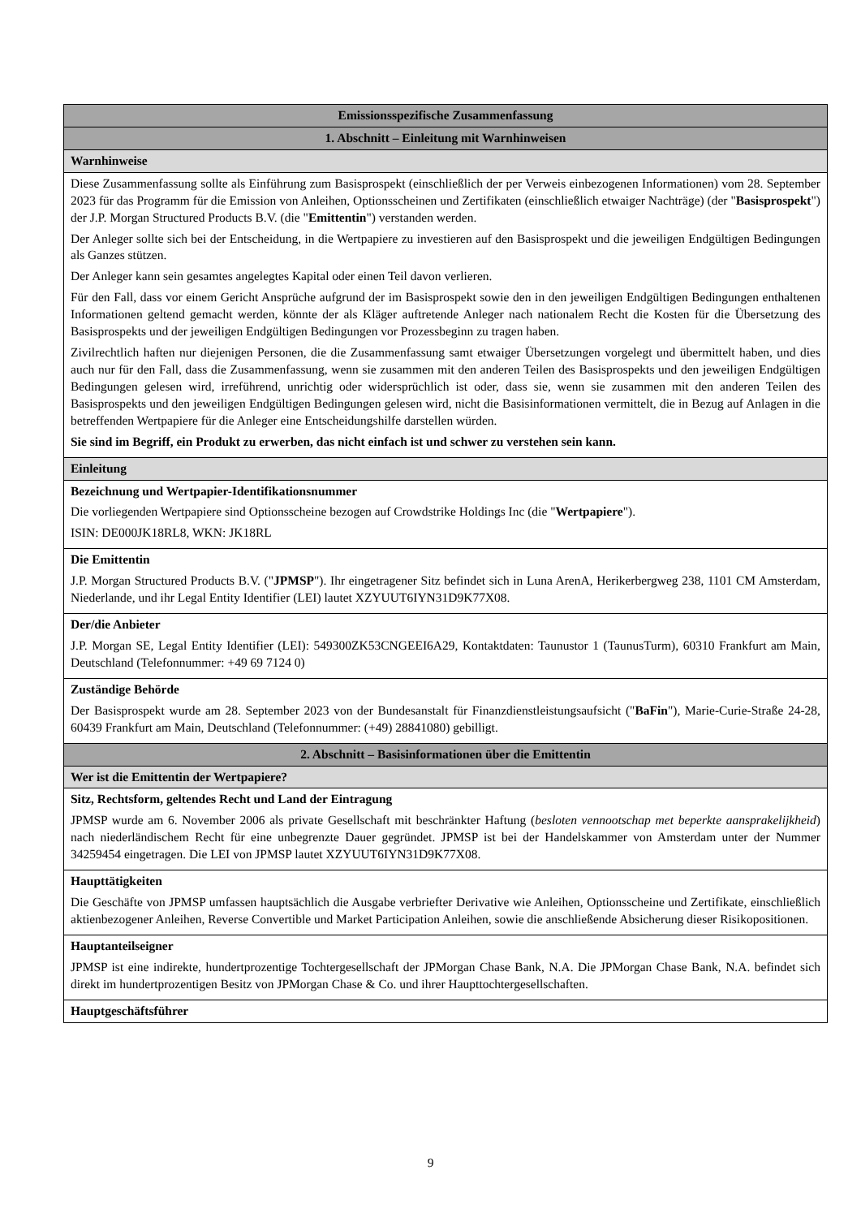| Emissionsspezifische Zusammenfassung |
| 1. Abschnitt – Einleitung mit Warnhinweisen |
| Warnhinweise |
| Diese Zusammenfassung sollte als Einführung zum Basisprospekt (einschließlich der per Verweis einbezogenen Informationen) vom 28. September 2023 für das Programm für die Emission von Anleihen, Optionsscheinen und Zertifikaten (einschließlich etwaiger Nachträge) (der " Basisprospekt ") der J.P. Morgan Structured Products B.V. (die " Emittentin ") verstanden werden. Der Anleger sollte sich bei der Entscheidung, in die Wertpapiere zu investieren auf den Basisprospekt und die jeweiligen Endgültigen Bedingungen als Ganzes stützen. Der Anleger kann sein gesamtes angelegtes Kapital oder einen Teil davon verlieren. Für den Fall, dass vor einem Gericht Ansprüche aufgrund der im Basisprospekt sowie den in den jeweiligen Endgültigen Bedingungen enthaltenen Informationen geltend gemacht werden, könnte der als Kläger auftretende Anleger nach nationalem Recht die Kosten für die Übersetzung des Basisprospekts und der jeweiligen Endgültigen Bedingungen vor Prozessbeginn zu tragen haben. Zivilrechtlich haften nur diejenigen Personen, die die Zusammenfassung samt etwaiger Übersetzungen vorgelegt und übermittelt haben, und dies auch nur für den Fall, dass die Zusammenfassung, wenn sie zusammen mit den anderen Teilen des Basisprospekts und den jeweiligen Endgültigen Bedingungen gelesen wird, irreführend, unrichtig oder widersprüchlich ist oder, dass sie, wenn sie zusammen mit den anderen Teilen des Basisprospekts und den jeweiligen Endgültigen Bedingungen gelesen wird, nicht die Basisinformationen vermittelt, die in Bezug auf Anlagen in die betreffenden Wertpapiere für die Anleger eine Entscheidungshilfe darstellen würden. Sie sind im Begriff, ein Produkt zu erwerben, das nicht einfach ist und schwer zu verstehen sein kann. |
| Einleitung |
| Bezeichnung und Wertpapier-Identifikationsnummer Die vorliegenden Wertpapiere sind Optionsscheine bezogen auf Crowdstrike Holdings Inc (die " Wertpapiere "). ISIN: DE000JK18RL8, WKN: JK18RL |
| Die Emittentin J.P. Morgan Structured Products B.V. (" JPMSP "). Ihr eingetragener Sitz befindet sich in Luna ArenA, Herikerbergweg 238, 1101 CM Amsterdam, Niederlande, und ihr Legal Entity Identifier (LEI) lautet XZYUUT6IYN31D9K77X08. |
| Der/die Anbieter J.P. Morgan SE, Legal Entity Identifier (LEI): 549300ZK53CNGEEI6A29, Kontaktdaten: Taunustor 1 (TaunusTurm), 60310 Frankfurt am Main, Deutschland (Telefonnummer: +49 69 7124 0) |
| Zuständige Behörde Der Basisprospekt wurde am 28. September 2023 von der Bundesanstalt für Finanzdienstleistungsaufsicht (" BaFin "), Marie-Curie-Straße 24-28, 60439 Frankfurt am Main, Deutschland (Telefonnummer: (+49) 28841080) gebilligt. |
| 2. Abschnitt – Basisinformationen über die Emittentin |
| Wer ist die Emittentin der Wertpapiere? |
| Sitz, Rechtsform, geltendes Recht und Land der Eintragung JPMSP wurde am 6. November 2006 als private Gesellschaft mit beschränkter Haftung ( besloten vennootschap met beperkte aansprakelijkheid ) nach niederländischem Recht für eine unbegrenzte Dauer gegründet. JPMSP ist bei der Handelskammer von Amsterdam unter der Nummer 34259454 eingetragen. Die LEI von JPMSP lautet XZYUUT6IYN31D9K77X08. |
| Haupttätigkeiten Die Geschäfte von JPMSP umfassen hauptsächlich die Ausgabe verbriefter Derivative wie Anleihen, Optionsscheine und Zertifikate, einschließlich aktienbezogener Anleihen, Reverse Convertible und Market Participation Anleihen, sowie die anschließende Absicherung dieser Risikopositionen. |
| Hauptanteilseigner JPMSP ist eine indirekte, hundertprozentige Tochtergesellschaft der JPMorgan Chase Bank, N.A. Die JPMorgan Chase Bank, N.A. befindet sich direkt im hundertprozentigen Besitz von JPMorgan Chase & Co. und ihrer Haupttochtergesellschaften. |
| Hauptgeschäftsführer |
9